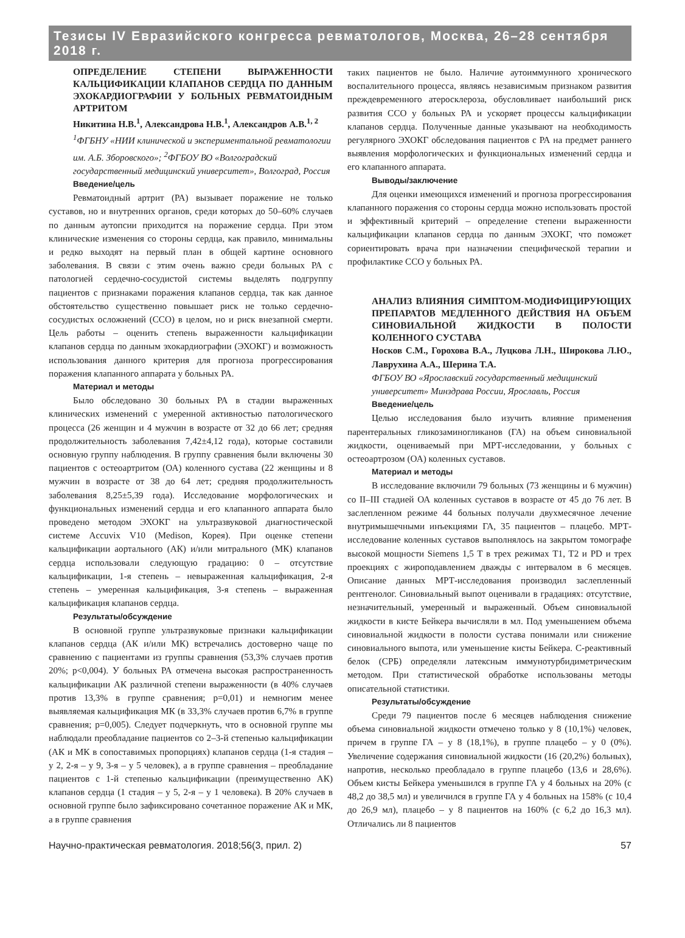Тезисы IV Евразийского конгресса ревматологов, Москва, 26–28 сентября 2018 г.
ОПРЕДЕЛЕНИЕ СТЕПЕНИ ВЫРАЖЕННОСТИ КАЛЬЦИФИКАЦИИ КЛАПАНОВ СЕРДЦА ПО ДАННЫМ ЭХОКАРДИОГРАФИИ У БОЛЬНЫХ РЕВМАТОИДНЫМ АРТРИТОМ
Никитина Н.В.<sup>1</sup>, Александрова Н.В.<sup>1</sup>, Александров А.В.<sup>1, 2</sup>
<sup>1</sup> ФГБНУ «НИИ клинической и экспериментальной ревматологии им. А.Б. Зборовского»; <sup>2</sup>ФГБОУ ВО «Волгоградский государственный медицинский университет», Волгоград, Россия
Введение/цель
Ревматоидный артрит (РА) вызывает поражение не только суставов, но и внутренних органов, среди которых до 50–60% случаев по данным аутопсии приходится на поражение сердца. При этом клинические изменения со стороны сердца, как правило, минимальны и редко выходят на первый план в общей картине основного заболевания. В связи с этим очень важно среди больных РА с патологией сердечно-сосудистой системы выделять подгруппу пациентов с признаками поражения клапанов сердца, так как данное обстоятельство существенно повышает риск не только сердечно-сосудистых осложнений (ССО) в целом, но и риск внезапной смерти. Цель работы – оценить степень выраженности кальцификации клапанов сердца по данным эхокардиографии (ЭХОКГ) и возможность использования данного критерия для прогноза прогрессирования поражения клапанного аппарата у больных РА.
Материал и методы
Было обследовано 30 больных РА в стадии выраженных клинических изменений с умеренной активностью патологического процесса (26 женщин и 4 мужчин в возрасте от 32 до 66 лет; средняя продолжительность заболевания 7,42±4,12 года), которые составили основную группу наблюдения. В группу сравнения были включены 30 пациентов с остеоартритом (ОА) коленного сустава (22 женщины и 8 мужчин в возрасте от 38 до 64 лет; средняя продолжительность заболевания 8,25±5,39 года). Исследование морфологических и функциональных изменений сердца и его клапанного аппарата было проведено методом ЭХОКГ на ультразвуковой диагностической системе Accuvix V10 (Medison, Корея). При оценке степени кальцификации аортального (АК) и/или митрального (МК) клапанов сердца использовали следующую градацию: 0 – отсутствие кальцификации, 1-я степень – невыраженная кальцификация, 2-я степень – умеренная кальцификация, 3-я степень – выраженная кальцификация клапанов сердца.
Результаты/обсуждение
В основной группе ультразвуковые признаки кальцификации клапанов сердца (АК и/или МК) встречались достоверно чаще по сравнению с пациентами из группы сравнения (53,3% случаев против 20%; p<0,004). У больных РА отмечена высокая распространенность кальцификации АК различной степени выраженности (в 40% случаев против 13,3% в группе сравнения; p=0,01) и немногим менее выявляемая кальцификация МК (в 33,3% случаев против 6,7% в группе сравнения; p=0,005). Следует подчеркнуть, что в основной группе мы наблюдали преобладание пациентов со 2–3-й степенью кальцификации (АК и МК в сопоставимых пропорциях) клапанов сердца (1-я стадия – у 2, 2-я – у 9, 3-я – у 5 человек), а в группе сравнения – преобладание пациентов с 1-й степенью кальцификации (преимущественно АК) клапанов сердца (1 стадия – у 5, 2-я – у 1 человека). В 20% случаев в основной группе было зафиксировано сочетанное поражение АК и МК, а в группе сравнения
таких пациентов не было. Наличие аутоиммунного хронического воспалительного процесса, являясь независимым признаком развития преждевременного атеросклероза, обусловливает наибольший риск развития ССО у больных РА и ускоряет процессы кальцификации клапанов сердца. Полученные данные указывают на необходимость регулярного ЭХОКГ обследования пациентов с РА на предмет раннего выявления морфологических и функциональных изменений сердца и его клапанного аппарата.
Выводы/заключение
Для оценки имеющихся изменений и прогноза прогрессирования клапанного поражения со стороны сердца можно использовать простой и эффективный критерий – определение степени выраженности кальцификации клапанов сердца по данным ЭХОКГ, что поможет сориентировать врача при назначении специфической терапии и профилактике ССО у больных РА.
АНАЛИЗ ВЛИЯНИЯ СИМПТОМ-МОДИФИЦИРУЮЩИХ ПРЕПАРАТОВ МЕДЛЕННОГО ДЕЙСТВИЯ НА ОБЪЕМ СИНОВИАЛЬНОЙ ЖИДКОСТИ В ПОЛОСТИ КОЛЕННОГО СУСТАВА
Носков С.М., Горохова В.А., Луцкова Л.Н., Широкова Л.Ю., Лаврухина А.А., Шерина Т.А.
ФГБОУ ВО «Ярославский государственный медицинский университет» Минздрава России, Ярославль, Россия
Введение/цель
Целью исследования было изучить влияние применения парентеральных гликозаминогликанов (ГА) на объем синовиальной жидкости, оцениваемый при МРТ-исследовании, у больных с остеоартрозом (ОА) коленных суставов.
Материал и методы
В исследование включили 79 больных (73 женщины и 6 мужчин) со II–III стадией ОА коленных суставов в возрасте от 45 до 76 лет. В заслепленном режиме 44 больных получали двухмесячное лечение внутримышечными инъекциями ГА, 35 пациентов – плацебо. МРТ-исследование коленных суставов выполнялось на закрытом томографе высокой мощности Siemens 1,5 T в трех режимах T1, T2 и PD и трех проекциях с жироподавлением дважды с интервалом в 6 месяцев. Описание данных МРТ-исследования производил заслепленный рентгенолог. Синовиальный выпот оценивали в градациях: отсутствие, незначительный, умеренный и выраженный. Объем синовиальной жидкости в кисте Бейкера вычисляли в мл. Под уменьшением объема синовиальной жидкости в полости сустава понимали или снижение синовиального выпота, или уменьшение кисты Бейкера. С-реактивный белок (СРБ) определяли латексным иммунотурбидиметрическим методом. При статистической обработке использованы методы описательной статистики.
Результаты/обсуждение
Среди 79 пациентов после 6 месяцев наблюдения снижение объема синовиальной жидкости отмечено только у 8 (10,1%) человек, причем в группе ГА – у 8 (18,1%), в группе плацебо – у 0 (0%). Увеличение содержания синовиальной жидкости (16 (20,2%) больных), напротив, несколько преобладало в группе плацебо (13,6 и 28,6%). Объем кисты Бейкера уменьшился в группе ГА у 4 больных на 20% (с 48,2 до 38,5 мл) и увеличился в группе ГА у 4 больных на 158% (с 10,4 до 26,9 мл), плацебо – у 8 пациентов на 160% (с 6,2 до 16,3 мл). Отличались ли 8 пациентов
Научно-практическая ревматология. 2018;56(3, прил. 2) 57